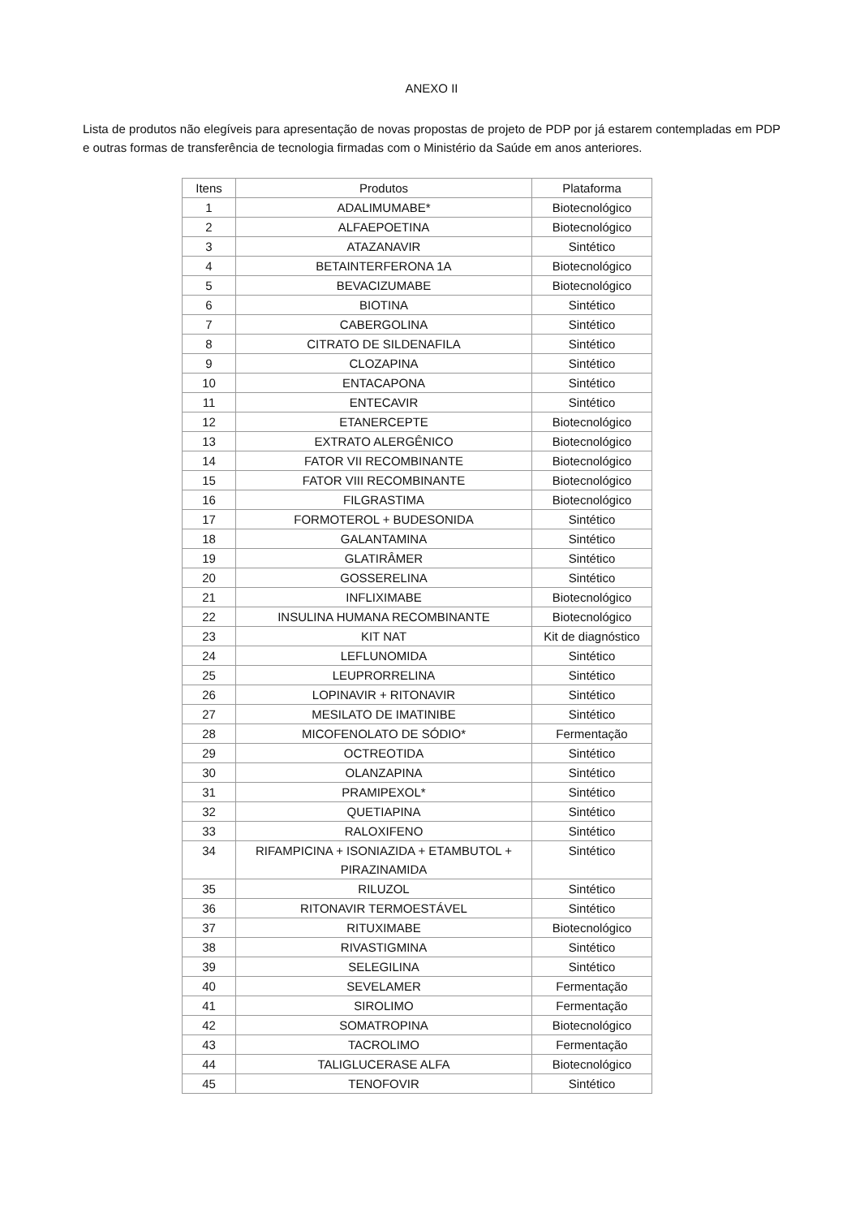ANEXO II
Lista de produtos não elegíveis para apresentação de novas propostas de projeto de PDP por já estarem contempladas em PDP e outras formas de transferência de tecnologia firmadas com o Ministério da Saúde em anos anteriores.
| Itens | Produtos | Plataforma |
| --- | --- | --- |
| 1 | ADALIMUMABE* | Biotecnológico |
| 2 | ALFAEPOETINA | Biotecnológico |
| 3 | ATAZANAVIR | Sintético |
| 4 | BETAINTERFERONA 1A | Biotecnológico |
| 5 | BEVACIZUMABE | Biotecnológico |
| 6 | BIOTINA | Sintético |
| 7 | CABERGOLINA | Sintético |
| 8 | CITRATO DE SILDENAFILA | Sintético |
| 9 | CLOZAPINA | Sintético |
| 10 | ENTACAPONA | Sintético |
| 11 | ENTECAVIR | Sintético |
| 12 | ETANERCEPTE | Biotecnológico |
| 13 | EXTRATO ALERGÊNICO | Biotecnológico |
| 14 | FATOR VII RECOMBINANTE | Biotecnológico |
| 15 | FATOR VIII RECOMBINANTE | Biotecnológico |
| 16 | FILGRASTIMA | Biotecnológico |
| 17 | FORMOTEROL + BUDESONIDA | Sintético |
| 18 | GALANTAMINA | Sintético |
| 19 | GLATIRÂMER | Sintético |
| 20 | GOSSERELINA | Sintético |
| 21 | INFLIXIMABE | Biotecnológico |
| 22 | INSULINA HUMANA RECOMBINANTE | Biotecnológico |
| 23 | KIT NAT | Kit de diagnóstico |
| 24 | LEFLUNOMIDA | Sintético |
| 25 | LEUPRORRELINA | Sintético |
| 26 | LOPINAVIR + RITONAVIR | Sintético |
| 27 | MESILATO DE IMATINIBE | Sintético |
| 28 | MICOFENOLATO DE SÓDIO* | Fermentação |
| 29 | OCTREOTIDA | Sintético |
| 30 | OLANZAPINA | Sintético |
| 31 | PRAMIPEXOL* | Sintético |
| 32 | QUETIAPINA | Sintético |
| 33 | RALOXIFENO | Sintético |
| 34 | RIFAMPICINA + ISONIAZIDA + ETAMBUTOL + PIRAZINAMIDA | Sintético |
| 35 | RILUZOL | Sintético |
| 36 | RITONAVIR TERMOESTÁVEL | Sintético |
| 37 | RITUXIMABE | Biotecnológico |
| 38 | RIVASTIGMINA | Sintético |
| 39 | SELEGILINA | Sintético |
| 40 | SEVELAMER | Fermentação |
| 41 | SIROLIMO | Fermentação |
| 42 | SOMATROPINA | Biotecnológico |
| 43 | TACROLIMO | Fermentação |
| 44 | TALIGLUCERASE ALFA | Biotecnológico |
| 45 | TENOFOVIR | Sintético |